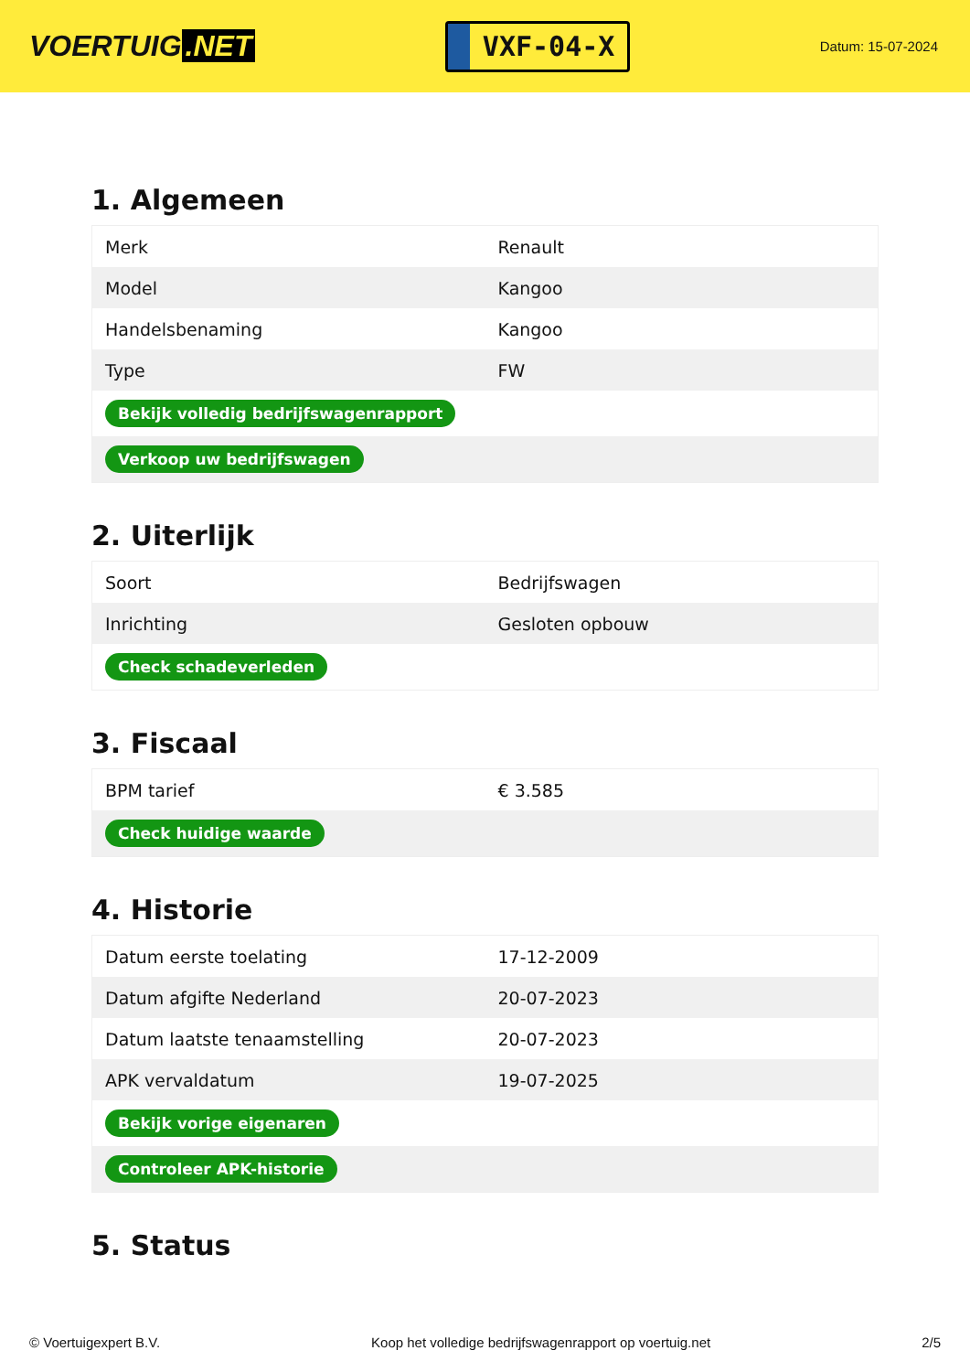VOERTUIG.NET
VXF-04-X
Datum: 15-07-2024
1. Algemeen
| Merk | Renault |
| Model | Kangoo |
| Handelsbenaming | Kangoo |
| Type | FW |
| Bekijk volledig bedrijfswagenrapport | |
| Verkoop uw bedrijfswagen | |
2. Uiterlijk
| Soort | Bedrijfswagen |
| Inrichting | Gesloten opbouw |
| Check schadeverleden | |
3. Fiscaal
| BPM tarief | € 3.585 |
| Check huidige waarde | |
4. Historie
| Datum eerste toelating | 17-12-2009 |
| Datum afgifte Nederland | 20-07-2023 |
| Datum laatste tenaamstelling | 20-07-2023 |
| APK vervaldatum | 19-07-2025 |
| Bekijk vorige eigenaren | |
| Controleer APK-historie | |
5. Status
© Voertuigexpert B.V. Koop het volledige bedrijfswagenrapport op voertuig.net 2/5